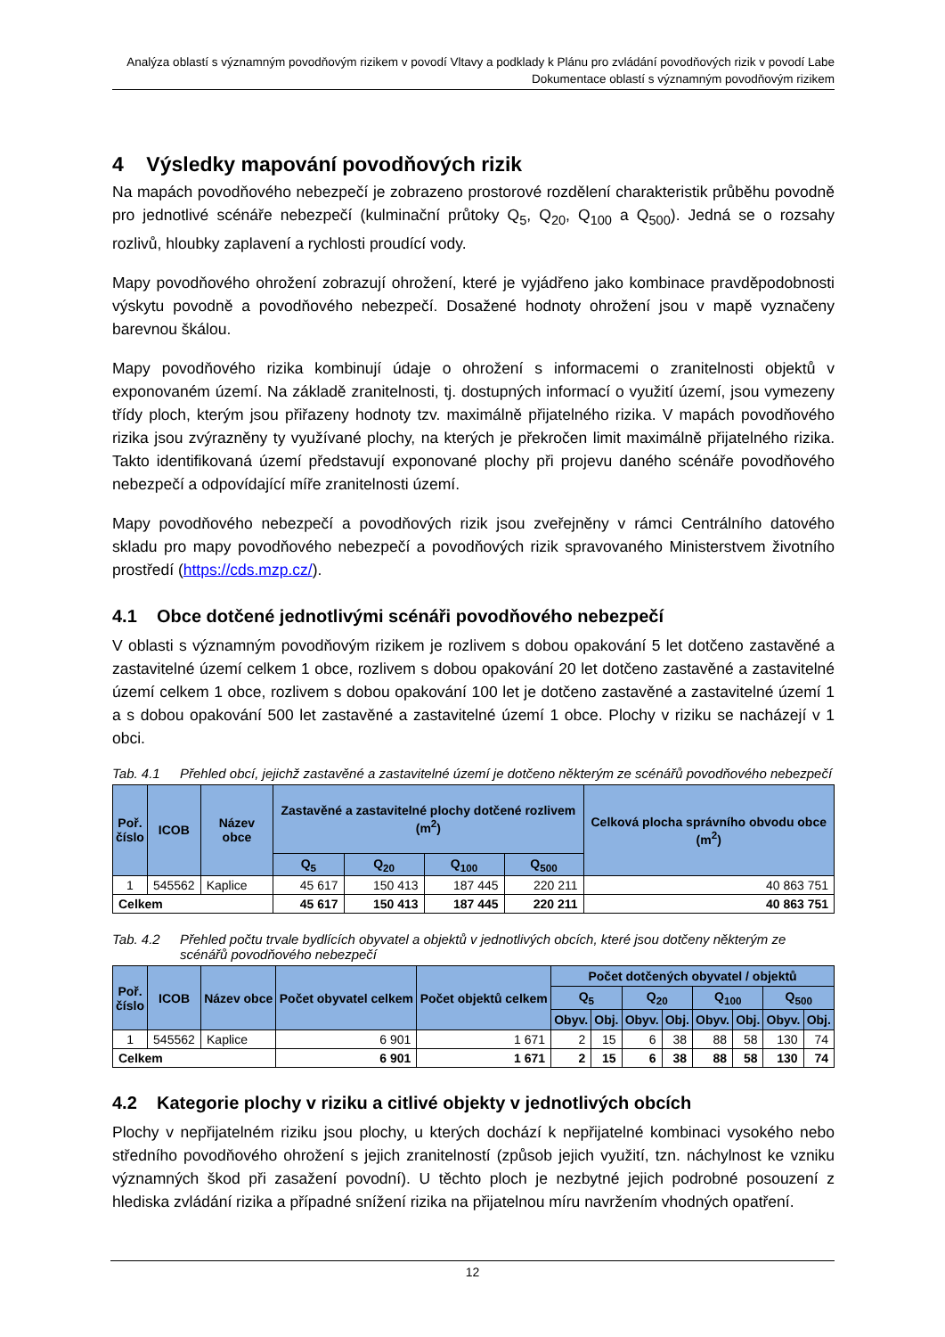Analýza oblastí s významným povodňovým rizikem v povodí Vltavy a podklady k Plánu pro zvládání povodňových rizik v povodí Labe
Dokumentace oblastí s významným povodňovým rizikem
4 Výsledky mapování povodňových rizik
Na mapách povodňového nebezpečí je zobrazeno prostorové rozdělení charakteristik průběhu povodně pro jednotlivé scénáře nebezpečí (kulminační průtoky Q<sub>5</sub>, Q<sub>20</sub>, Q<sub>100</sub> a Q<sub>500</sub>). Jedná se o rozsahy rozlivů, hloubky zaplavení a rychlosti proudící vody.
Mapy povodňového ohrožení zobrazují ohrožení, které je vyjádřeno jako kombinace pravděpodobnosti výskytu povodně a povodňového nebezpečí. Dosažené hodnoty ohrožení jsou v mapě vyznačeny barevnou škálou.
Mapy povodňového rizika kombinují údaje o ohrožení s informacemi o zranitelnosti objektů v exponovaném území. Na základě zranitelnosti, tj. dostupných informací o využití území, jsou vymezeny třídy ploch, kterým jsou přiřazeny hodnoty tzv. maximálně přijatelného rizika. V mapách povodňového rizika jsou zvýrazněny ty využívané plochy, na kterých je překročen limit maximálně přijatelného rizika. Takto identifikovaná území představují exponované plochy při projevu daného scénáře povodňového nebezpečí a odpovídající míře zranitelnosti území.
Mapy povodňového nebezpečí a povodňových rizik jsou zveřejněny v rámci Centrálního datového skladu pro mapy povodňového nebezpečí a povodňových rizik spravovaného Ministerstvem životního prostředí (https://cds.mzp.cz/).
4.1 Obce dotčené jednotlivými scénáři povodňového nebezpečí
V oblasti s významným povodňovým rizikem je rozlivem s dobou opakování 5 let dotčeno zastavěné a zastavitelné území celkem 1 obce, rozlivem s dobou opakování 20 let dotčeno zastavěné a zastavitelné území celkem 1 obce, rozlivem s dobou opakování 100 let je dotčeno zastavěné a zastavitelné území 1 a s dobou opakování 500 let zastavěné a zastavitelné území 1 obce. Plochy v riziku se nacházejí v 1 obci.
Tab. 4.1 Přehled obcí, jejichž zastavěné a zastavitelné území je dotčeno některým ze scénářů povodňového nebezpečí
| Poř. číslo | ICOB | Název obce | Zastavěné a zastavitelné plochy dotčené rozlivem (m<sup>2</sup>) | | | | Celková plocha správního obvodu obce (m<sup>2</sup>) |
| --- | --- | --- | --- | --- | --- | --- | --- |
| | | | Q<sub>5</sub> | Q<sub>20</sub> | Q<sub>100</sub> | Q<sub>500</sub> | |
| 1 | 545562 | Kaplice | 45 617 | 150 413 | 187 445 | 220 211 | 40 863 751 |
| Celkem | | | 45 617 | 150 413 | 187 445 | 220 211 | 40 863 751 |
Tab. 4.2 Přehled počtu trvale bydlících obyvatel a objektů v jednotlivých obcích, které jsou dotčeny některým ze scénářů povodňového nebezpečí
| Poř. číslo | ICOB | Název obce | Počet obyvatel celkem | Počet objektů celkem | Počet dotčených obyvatel / objektů | | | | | | | |
| --- | --- | --- | --- | --- | --- | --- | --- | --- | --- | --- | --- | --- |
| | | | | | Q<sub>5</sub> | | Q<sub>20</sub> | | Q<sub>100</sub> | | Q<sub>500</sub> | |
| | | | | | Obyv. | Obj. | Obyv. | Obj. | Obyv. | Obj. | Obyv. | Obj. |
| 1 | 545562 | Kaplice | 6 901 | 1 671 | 2 | 15 | 6 | 38 | 88 | 58 | 130 | 74 |
| Celkem | | | 6 901 | 1 671 | 2 | 15 | 6 | 38 | 88 | 58 | 130 | 74 |
4.2 Kategorie plochy v riziku a citlivé objekty v jednotlivých obcích
Plochy v nepřijatelném riziku jsou plochy, u kterých dochází k nepřijatelné kombinaci vysokého nebo středního povodňového ohrožení s jejich zranitelností (způsob jejich využití, tzn. náchylnost ke vzniku významných škod při zasažení povodní). U těchto ploch je nezbytné jejich podrobné posouzení z hlediska zvládání rizika a případné snížení rizika na přijatelnou míru navržením vhodných opatření.
12